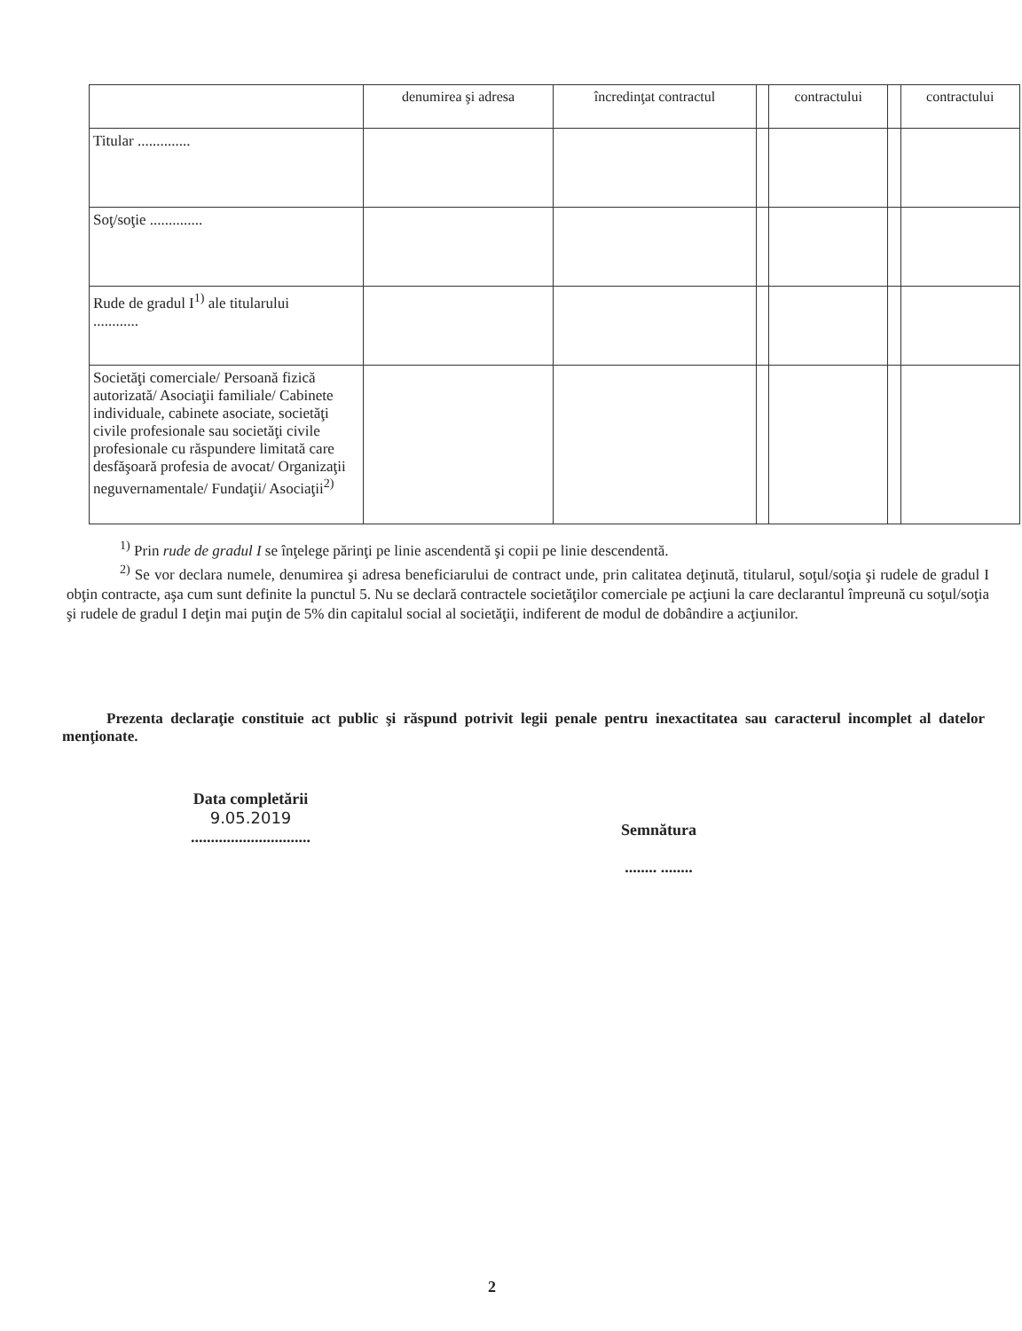| | denumirea şi adresa | încredinţat contractul | | contractului | | contractului |
| --- | --- | --- | --- | --- | --- | --- |
| Titular .............. | | | | | | |
| Soţ/soţie .............. | | | | | | |
| Rude de gradul I<sup>1)</sup> ale titularului ............ | | | | | | |
| Societăţi comerciale/ Persoană fizică autorizată/ Asociaţii familiale/ Cabinete individuale, cabinete asociate, societăţi civile profesionale sau societăţi civile profesionale cu răspundere limitată care desfăşoară profesia de avocat/ Organizaţii neguvernamentale/ Fundaţii/ Asociaţii<sup>2)</sup> | | | | | | |
<sup>1)</sup> Prin rude de gradul I se înţelege părinţi pe linie ascendentă şi copii pe linie descendentă.
<sup>2)</sup> Se vor declara numele, denumirea şi adresa beneficiarului de contract unde, prin calitatea deţinută, titularul, soţul/soţia şi rudele de gradul I obţin contracte, aşa cum sunt definite la punctul 5. Nu se declară contractele societăţilor comerciale pe acţiuni la care declarantul împreună cu soţul/soţia şi rudele de gradul I deţin mai puţin de 5% din capitalul social al societăţii, indiferent de modul de dobândire a acţiunilor.
Prezenta declaraţie constituie act public şi răspund potrivit legii penale pentru inexactitatea sau caracterul incomplet al datelor menţionate.
Data completării
9.05.2019
..............................
Semnătura
........ ........
2